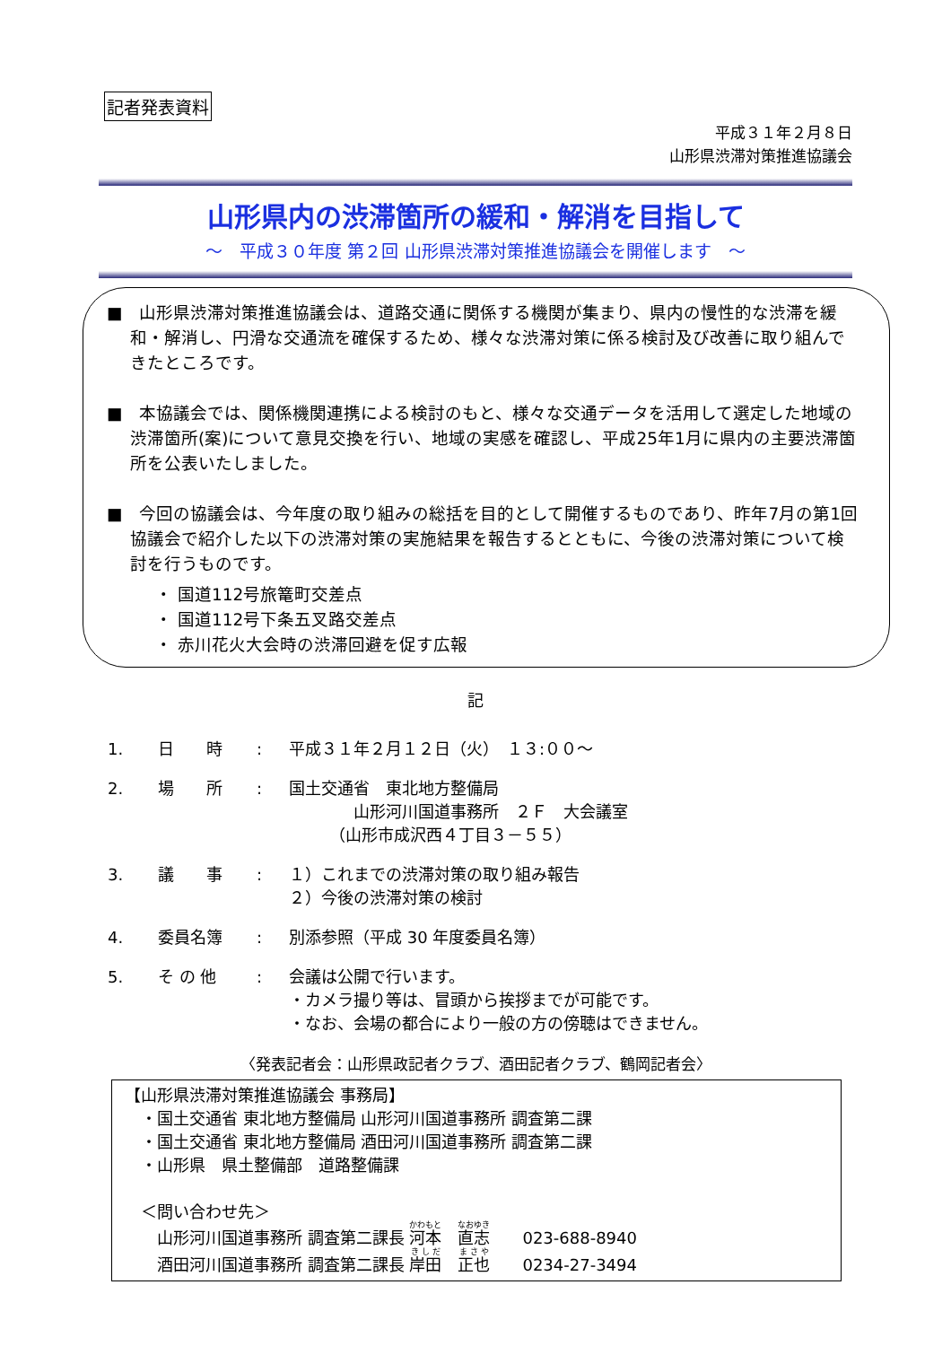記者発表資料
平成３１年２月８日
山形県渋滞対策推進協議会
山形県内の渋滞箇所の緩和・解消を目指して
～　平成３０年度 第２回 山形県渋滞対策推進協議会を開催します　～
■　山形県渋滞対策推進協議会は、道路交通に関係する機関が集まり、県内の慢性的な渋滞を緩和・解消し、円滑な交通流を確保するため、様々な渋滞対策に係る検討及び改善に取り組んできたところです。
■　本協議会では、関係機関連携による検討のもと、様々な交通データを活用して選定した地域の渋滞箇所(案)について意見交換を行い、地域の実感を確認し、平成25年1月に県内の主要渋滞箇所を公表いたしました。
■　今回の協議会は、今年度の取り組みの総括を目的として開催するものであり、昨年7月の第1回協議会で紹介した以下の渋滞対策の実施結果を報告するとともに、今後の渋滞対策について検討を行うものです。
・ 国道112号旅篭町交差点
・ 国道112号下条五叉路交差点
・ 赤川花火大会時の渋滞回避を促す広報
記
1. 日　　時: 平成３１年２月１２日（火）　１３:００～
2. 場　　所: 国土交通省　東北地方整備局
　　　　山形河川国道事務所　２Ｆ　大会議室
　　　（山形市成沢西４丁目３－５５）
3. 議　　事: １）これまでの渋滞対策の取り組み報告
２）今後の渋滞対策の検討
4. 委員名簿: 別添参照（平成 30 年度委員名簿）
5. そ の 他: 会議は公開で行います。
・カメラ撮り等は、冒頭から挨拶までが可能です。
・なお、会場の都合により一般の方の傍聴はできません。
〈発表記者会：山形県政記者クラブ、酒田記者クラブ、鶴岡記者会〉
【山形県渋滞対策推進協議会 事務局】
　・国土交通省 東北地方整備局 山形河川国道事務所 調査第二課
　・国土交通省 東北地方整備局 酒田河川国道事務所 調査第二課
　・山形県　県土整備部　道路整備課
　＜問い合わせ先＞
　　山形河川国道事務所 調査第二課長 河本　直志　　023-688-8940
　　酒田河川国道事務所 調査第二課長 岸田　正也　　0234-27-3494